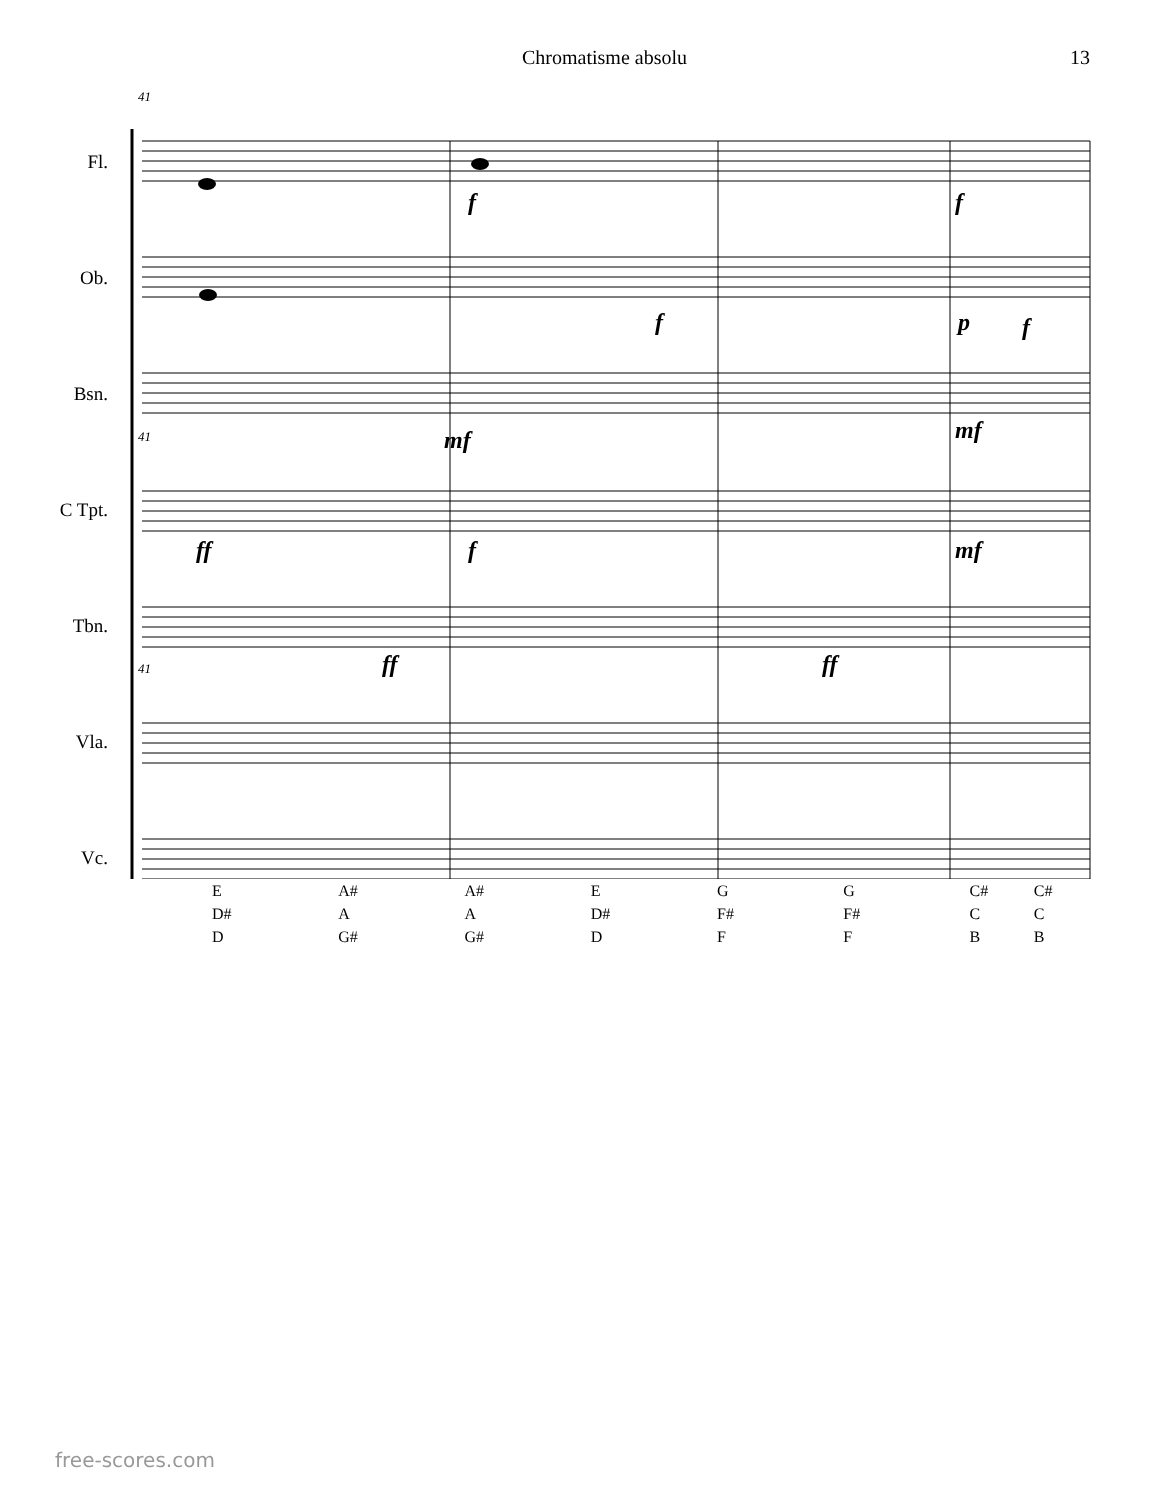Chromatisme absolu 13
41
41
41
Fl.
Ob.
Bsn.
C Tpt.
Tbn.
Vla.
Vc.
f f
f p f
mf mf
ff f mf
ff ff
E
D#
D
A#
A
G#
A#
A
G#
E
D#
D
G
F#
F
G
F#
F
C#
C
B
C#
C
B
free-scores.com